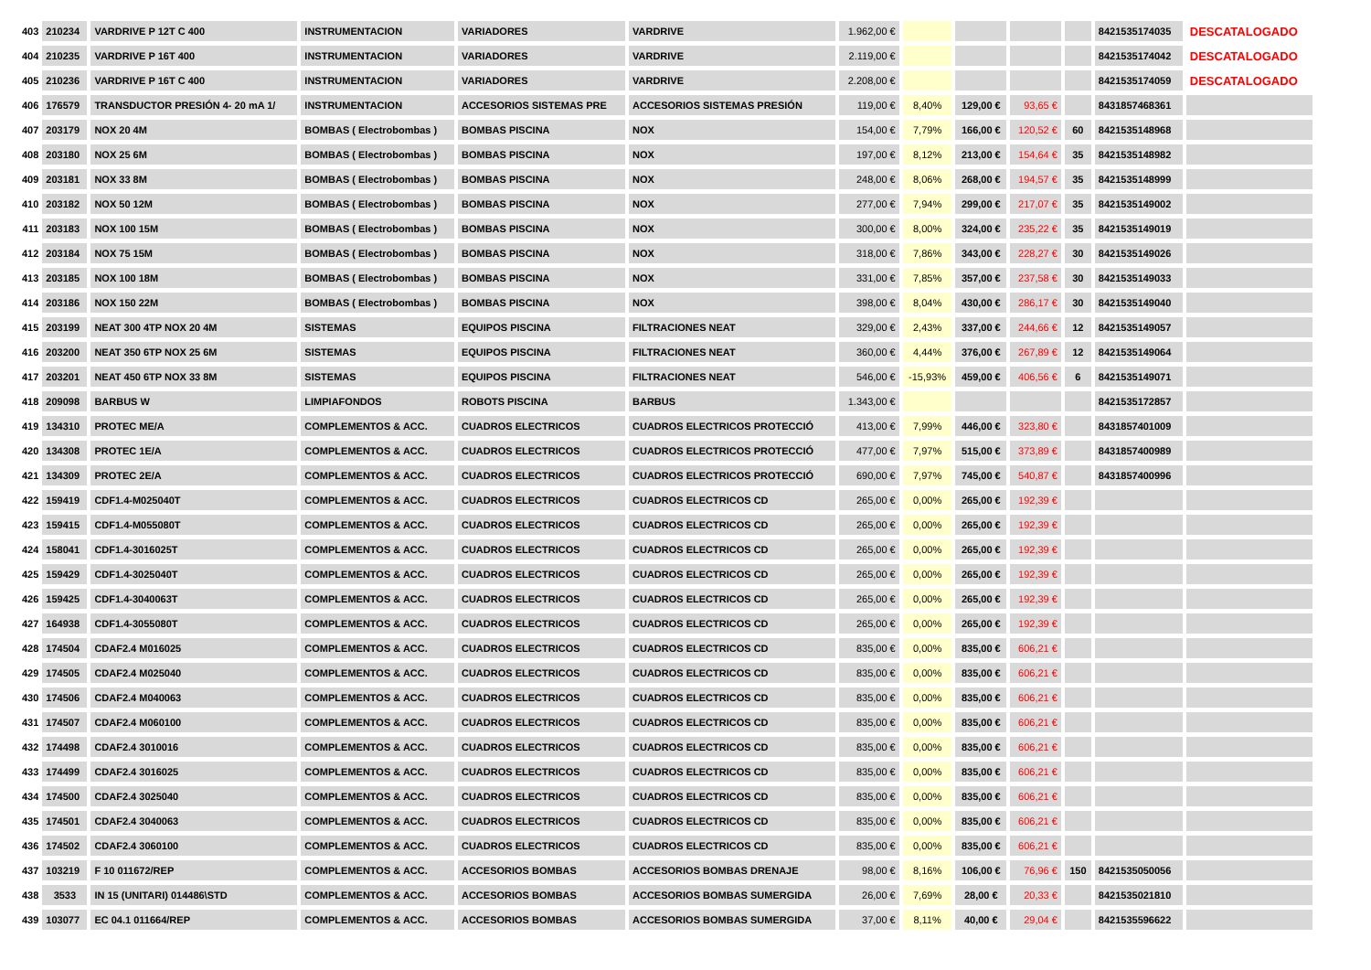| 403 | 210234 | VARDRIVE P 12T C 400 | INSTRUMENTACION | VARIADORES | VARDRIVE | 1.962,00 € | | | | | 8421535174035 | DESCATALOGADO |
| 404 | 210235 | VARDRIVE P 16T 400 | INSTRUMENTACION | VARIADORES | VARDRIVE | 2.119,00 € | | | | | 8421535174042 | DESCATALOGADO |
| 405 | 210236 | VARDRIVE P 16T C 400 | INSTRUMENTACION | VARIADORES | VARDRIVE | 2.208,00 € | | | | | 8421535174059 | DESCATALOGADO |
| 406 | 176579 | TRANSDUCTOR PRESIÓN 4- 20 mA 1/ | INSTRUMENTACION | ACCESORIOS SISTEMAS PRE | ACCESORIOS SISTEMAS PRESIÓN | 119,00 € | 8,40% | 129,00 € | 93,65 € | | 8431857468361 | |
| 407 | 203179 | NOX 20 4M | BOMBAS ( Electrobombas ) | BOMBAS PISCINA | NOX | 154,00 € | 7,79% | 166,00 € | 120,52 € | 60 | 8421535148968 | |
| 408 | 203180 | NOX 25 6M | BOMBAS ( Electrobombas ) | BOMBAS PISCINA | NOX | 197,00 € | 8,12% | 213,00 € | 154,64 € | 35 | 8421535148982 | |
| 409 | 203181 | NOX 33 8M | BOMBAS ( Electrobombas ) | BOMBAS PISCINA | NOX | 248,00 € | 8,06% | 268,00 € | 194,57 € | 35 | 8421535148999 | |
| 410 | 203182 | NOX 50 12M | BOMBAS ( Electrobombas ) | BOMBAS PISCINA | NOX | 277,00 € | 7,94% | 299,00 € | 217,07 € | 35 | 8421535149002 | |
| 411 | 203183 | NOX 100 15M | BOMBAS ( Electrobombas ) | BOMBAS PISCINA | NOX | 300,00 € | 8,00% | 324,00 € | 235,22 € | 35 | 8421535149019 | |
| 412 | 203184 | NOX 75 15M | BOMBAS ( Electrobombas ) | BOMBAS PISCINA | NOX | 318,00 € | 7,86% | 343,00 € | 228,27 € | 30 | 8421535149026 | |
| 413 | 203185 | NOX 100 18M | BOMBAS ( Electrobombas ) | BOMBAS PISCINA | NOX | 331,00 € | 7,85% | 357,00 € | 237,58 € | 30 | 8421535149033 | |
| 414 | 203186 | NOX 150 22M | BOMBAS ( Electrobombas ) | BOMBAS PISCINA | NOX | 398,00 € | 8,04% | 430,00 € | 286,17 € | 30 | 8421535149040 | |
| 415 | 203199 | NEAT 300 4TP NOX 20 4M | SISTEMAS | EQUIPOS PISCINA | FILTRACIONES NEAT | 329,00 € | 2,43% | 337,00 € | 244,66 € | 12 | 8421535149057 | |
| 416 | 203200 | NEAT 350 6TP NOX 25 6M | SISTEMAS | EQUIPOS PISCINA | FILTRACIONES NEAT | 360,00 € | 4,44% | 376,00 € | 267,89 € | 12 | 8421535149064 | |
| 417 | 203201 | NEAT 450 6TP NOX 33 8M | SISTEMAS | EQUIPOS PISCINA | FILTRACIONES NEAT | 546,00 € | -15,93% | 459,00 € | 406,56 € | 6 | 8421535149071 | |
| 418 | 209098 | BARBUS W | LIMPIAFONDOS | ROBOTS PISCINA | BARBUS | 1.343,00 € | | | | | 8421535172857 | |
| 419 | 134310 | PROTEC ME/A | COMPLEMENTOS & ACC. | CUADROS ELECTRICOS | CUADROS ELECTRICOS PROTECCIÓ | 413,00 € | 7,99% | 446,00 € | 323,80 € | | 8431857401009 | |
| 420 | 134308 | PROTEC 1E/A | COMPLEMENTOS & ACC. | CUADROS ELECTRICOS | CUADROS ELECTRICOS PROTECCIÓ | 477,00 € | 7,97% | 515,00 € | 373,89 € | | 8431857400989 | |
| 421 | 134309 | PROTEC 2E/A | COMPLEMENTOS & ACC. | CUADROS ELECTRICOS | CUADROS ELECTRICOS PROTECCIÓ | 690,00 € | 7,97% | 745,00 € | 540,87 € | | 8431857400996 | |
| 422 | 159419 | CDF1.4-M025040T | COMPLEMENTOS & ACC. | CUADROS ELECTRICOS | CUADROS ELECTRICOS CD | 265,00 € | 0,00% | 265,00 € | 192,39 € | | | |
| 423 | 159415 | CDF1.4-M055080T | COMPLEMENTOS & ACC. | CUADROS ELECTRICOS | CUADROS ELECTRICOS CD | 265,00 € | 0,00% | 265,00 € | 192,39 € | | | |
| 424 | 158041 | CDF1.4-3016025T | COMPLEMENTOS & ACC. | CUADROS ELECTRICOS | CUADROS ELECTRICOS CD | 265,00 € | 0,00% | 265,00 € | 192,39 € | | | |
| 425 | 159429 | CDF1.4-3025040T | COMPLEMENTOS & ACC. | CUADROS ELECTRICOS | CUADROS ELECTRICOS CD | 265,00 € | 0,00% | 265,00 € | 192,39 € | | | |
| 426 | 159425 | CDF1.4-3040063T | COMPLEMENTOS & ACC. | CUADROS ELECTRICOS | CUADROS ELECTRICOS CD | 265,00 € | 0,00% | 265,00 € | 192,39 € | | | |
| 427 | 164938 | CDF1.4-3055080T | COMPLEMENTOS & ACC. | CUADROS ELECTRICOS | CUADROS ELECTRICOS CD | 265,00 € | 0,00% | 265,00 € | 192,39 € | | | |
| 428 | 174504 | CDAF2.4 M016025 | COMPLEMENTOS & ACC. | CUADROS ELECTRICOS | CUADROS ELECTRICOS CD | 835,00 € | 0,00% | 835,00 € | 606,21 € | | | |
| 429 | 174505 | CDAF2.4 M025040 | COMPLEMENTOS & ACC. | CUADROS ELECTRICOS | CUADROS ELECTRICOS CD | 835,00 € | 0,00% | 835,00 € | 606,21 € | | | |
| 430 | 174506 | CDAF2.4 M040063 | COMPLEMENTOS & ACC. | CUADROS ELECTRICOS | CUADROS ELECTRICOS CD | 835,00 € | 0,00% | 835,00 € | 606,21 € | | | |
| 431 | 174507 | CDAF2.4 M060100 | COMPLEMENTOS & ACC. | CUADROS ELECTRICOS | CUADROS ELECTRICOS CD | 835,00 € | 0,00% | 835,00 € | 606,21 € | | | |
| 432 | 174498 | CDAF2.4 3010016 | COMPLEMENTOS & ACC. | CUADROS ELECTRICOS | CUADROS ELECTRICOS CD | 835,00 € | 0,00% | 835,00 € | 606,21 € | | | |
| 433 | 174499 | CDAF2.4 3016025 | COMPLEMENTOS & ACC. | CUADROS ELECTRICOS | CUADROS ELECTRICOS CD | 835,00 € | 0,00% | 835,00 € | 606,21 € | | | |
| 434 | 174500 | CDAF2.4 3025040 | COMPLEMENTOS & ACC. | CUADROS ELECTRICOS | CUADROS ELECTRICOS CD | 835,00 € | 0,00% | 835,00 € | 606,21 € | | | |
| 435 | 174501 | CDAF2.4 3040063 | COMPLEMENTOS & ACC. | CUADROS ELECTRICOS | CUADROS ELECTRICOS CD | 835,00 € | 0,00% | 835,00 € | 606,21 € | | | |
| 436 | 174502 | CDAF2.4 3060100 | COMPLEMENTOS & ACC. | CUADROS ELECTRICOS | CUADROS ELECTRICOS CD | 835,00 € | 0,00% | 835,00 € | 606,21 € | | | |
| 437 | 103219 | F 10 011672/REP | COMPLEMENTOS & ACC. | ACCESORIOS BOMBAS | ACCESORIOS BOMBAS DRENAJE | 98,00 € | 8,16% | 106,00 € | 76,96 € | 150 | 8421535050056 | |
| 438 | 3533 | IN 15 (UNITARI) 014486\STD | COMPLEMENTOS & ACC. | ACCESORIOS BOMBAS | ACCESORIOS BOMBAS SUMERGIDA | 26,00 € | 7,69% | 28,00 € | 20,33 € | | 8421535021810 | |
| 439 | 103077 | EC 04.1 011664/REP | COMPLEMENTOS & ACC. | ACCESORIOS BOMBAS | ACCESORIOS BOMBAS SUMERGIDA | 37,00 € | 8,11% | 40,00 € | 29,04 € | | 8421535596622 | |